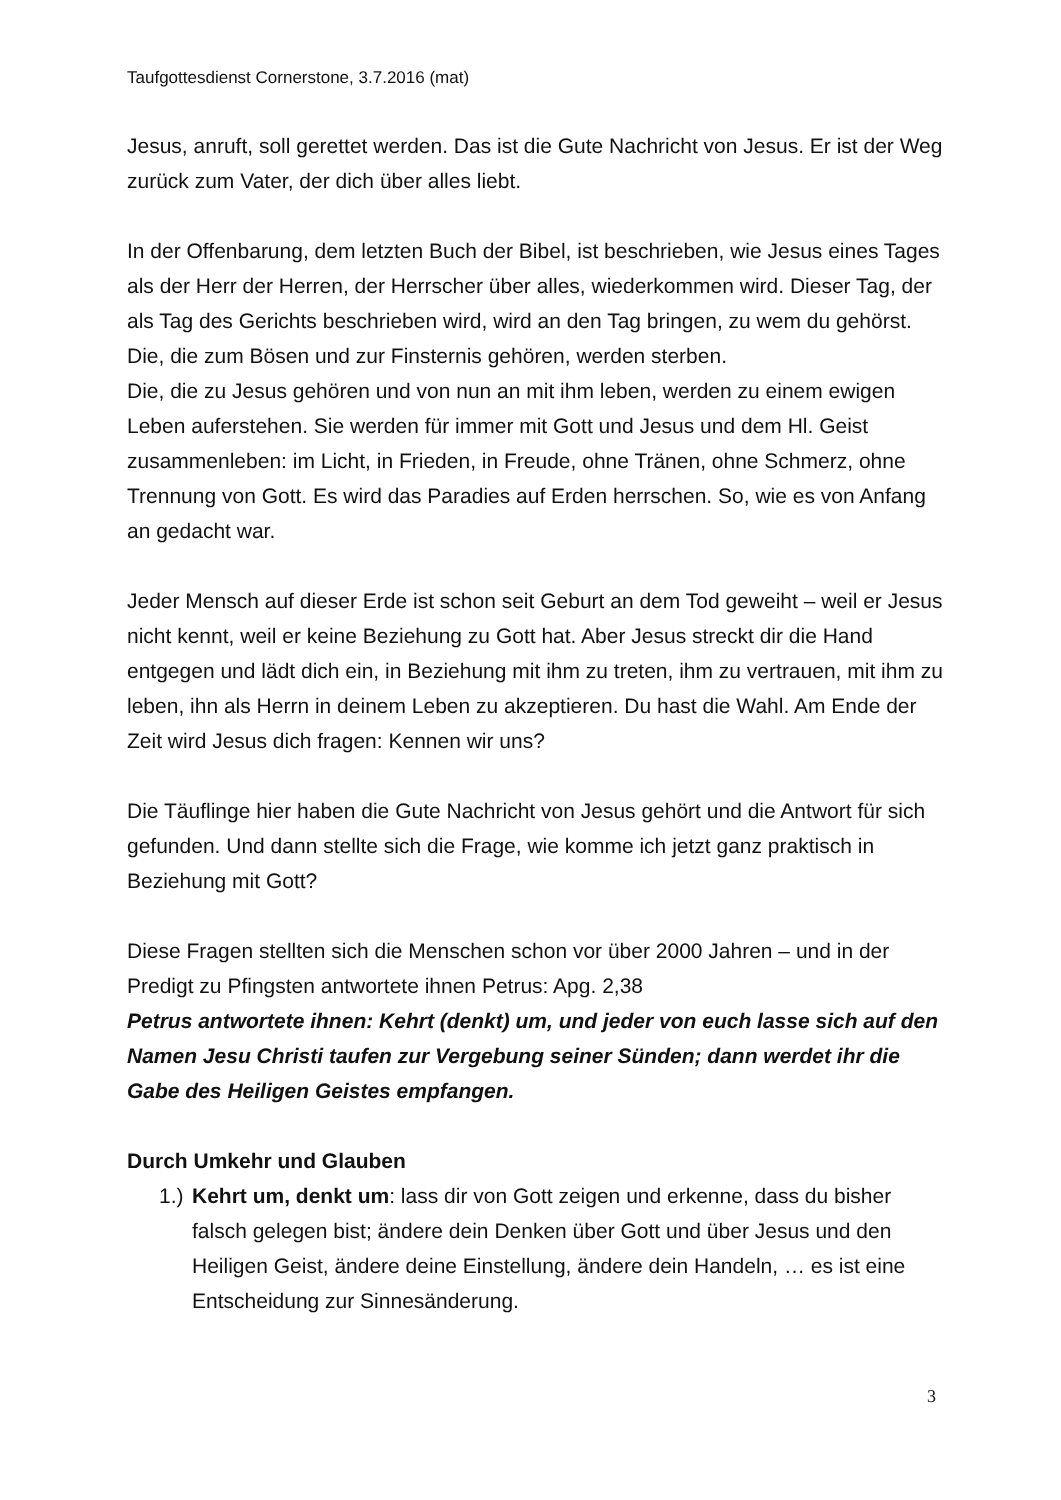Taufgottesdienst Cornerstone, 3.7.2016 (mat)
Jesus, anruft, soll gerettet werden. Das ist die Gute Nachricht von Jesus. Er ist der Weg zurück zum Vater, der dich über alles liebt.
In der Offenbarung, dem letzten Buch der Bibel, ist beschrieben, wie Jesus eines Tages als der Herr der Herren, der Herrscher über alles, wiederkommen wird. Dieser Tag, der als Tag des Gerichts beschrieben wird, wird an den Tag bringen, zu wem du gehörst.
Die, die zum Bösen und zur Finsternis gehören, werden sterben.
Die, die zu Jesus gehören und von nun an mit ihm leben, werden zu einem ewigen Leben auferstehen. Sie werden für immer mit Gott und Jesus und dem Hl. Geist zusammenleben: im Licht, in Frieden, in Freude, ohne Tränen, ohne Schmerz, ohne Trennung von Gott. Es wird das Paradies auf Erden herrschen. So, wie es von Anfang an gedacht war.
Jeder Mensch auf dieser Erde ist schon seit Geburt an dem Tod geweiht – weil er Jesus nicht kennt, weil er keine Beziehung zu Gott hat. Aber Jesus streckt dir die Hand entgegen und lädt dich ein, in Beziehung mit ihm zu treten, ihm zu vertrauen, mit ihm zu leben, ihn als Herrn in deinem Leben zu akzeptieren. Du hast die Wahl. Am Ende der Zeit wird Jesus dich fragen: Kennen wir uns?
Die Täuflinge hier haben die Gute Nachricht von Jesus gehört und die Antwort für sich gefunden. Und dann stellte sich die Frage, wie komme ich jetzt ganz praktisch in Beziehung mit Gott?
Diese Fragen stellten sich die Menschen schon vor über 2000 Jahren – und in der Predigt zu Pfingsten antwortete ihnen Petrus: Apg. 2,38
Petrus antwortete ihnen: Kehrt (denkt) um, und jeder von euch lasse sich auf den Namen Jesu Christi taufen zur Vergebung seiner Sünden; dann werdet ihr die Gabe des Heiligen Geistes empfangen.
Durch Umkehr und Glauben
1.) Kehrt um, denkt um: lass dir von Gott zeigen und erkenne, dass du bisher falsch gelegen bist; ändere dein Denken über Gott und über Jesus und den Heiligen Geist, ändere deine Einstellung, ändere dein Handeln, … es ist eine Entscheidung zur Sinnesänderung.
3